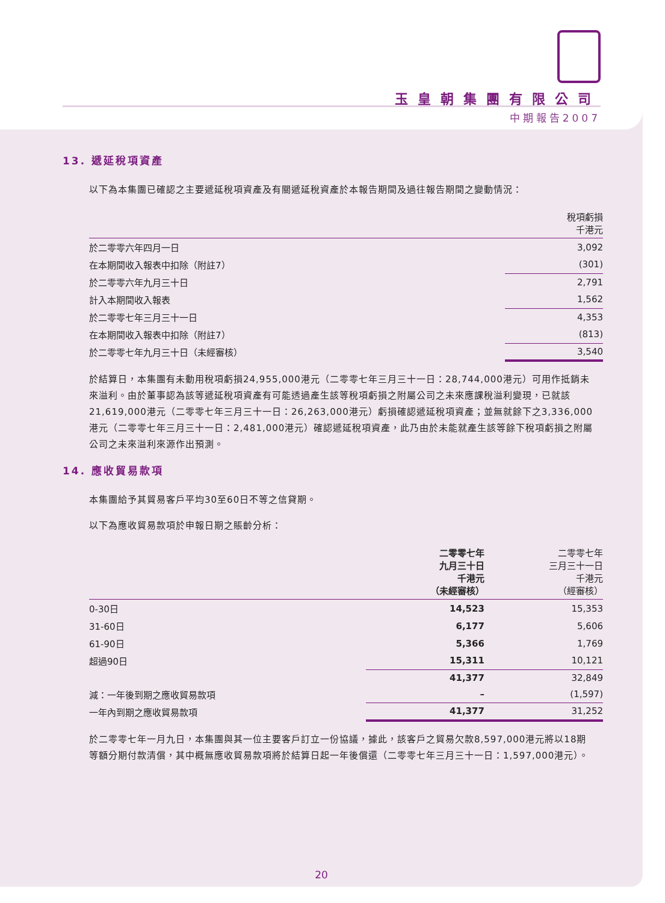玉皇朝集團有限公司
中期報告2007
13. 遞延稅項資產
以下為本集團已確認之主要遞延稅項資產及有關遞延稅資產於本報告期間及過往報告期間之變動情況：
| | 稅項虧損 千港元 |
| --- | --- |
| 於二零零六年四月一日 | 3,092 |
| 在本期間收入報表中扣除（附註7） | (301) |
| 於二零零六年九月三十日 | 2,791 |
| 計入本期間收入報表 | 1,562 |
| 於二零零七年三月三十一日 | 4,353 |
| 在本期間收入報表中扣除（附註7） | (813) |
| 於二零零七年九月三十日（未經審核） | 3,540 |
於結算日，本集團有未動用稅項虧損24,955,000港元（二零零七年三月三十一日：28,744,000港元）可用作抵銷未來溢利。由於董事認為該等遞延稅項資產有可能透過產生該等稅項虧損之附屬公司之未來應課稅溢利變現，已就該21,619,000港元（二零零七年三月三十一日：26,263,000港元）虧損確認遞延稅項資產；並無就餘下之3,336,000港元（二零零七年三月三十一日：2,481,000港元）確認遞延稅項資產，此乃由於未能就產生該等餘下稅項虧損之附屬公司之未來溢利來源作出預測。
14. 應收貿易款項
本集團給予其貿易客戶平均30至60日不等之信貸期。
以下為應收貿易款項於申報日期之賬齡分析：
| | 二零零七年 九月三十日 千港元 （未經審核） | 二零零七年 三月三十一日 千港元 （經審核） |
| --- | --- | --- |
| 0-30日 | 14,523 | 15,353 |
| 31-60日 | 6,177 | 5,606 |
| 61-90日 | 5,366 | 1,769 |
| 超過90日 | 15,311 | 10,121 |
| | 41,377 | 32,849 |
| 減：一年後到期之應收貿易款項 | – | (1,597) |
| 一年內到期之應收貿易款項 | 41,377 | 31,252 |
於二零零七年一月九日，本集團與其一位主要客戶訂立一份協議，據此，該客戶之貿易欠款8,597,000港元將以18期等額分期付款清償，其中概無應收貿易款項將於結算日起一年後償還（二零零七年三月三十一日：1,597,000港元）。
20